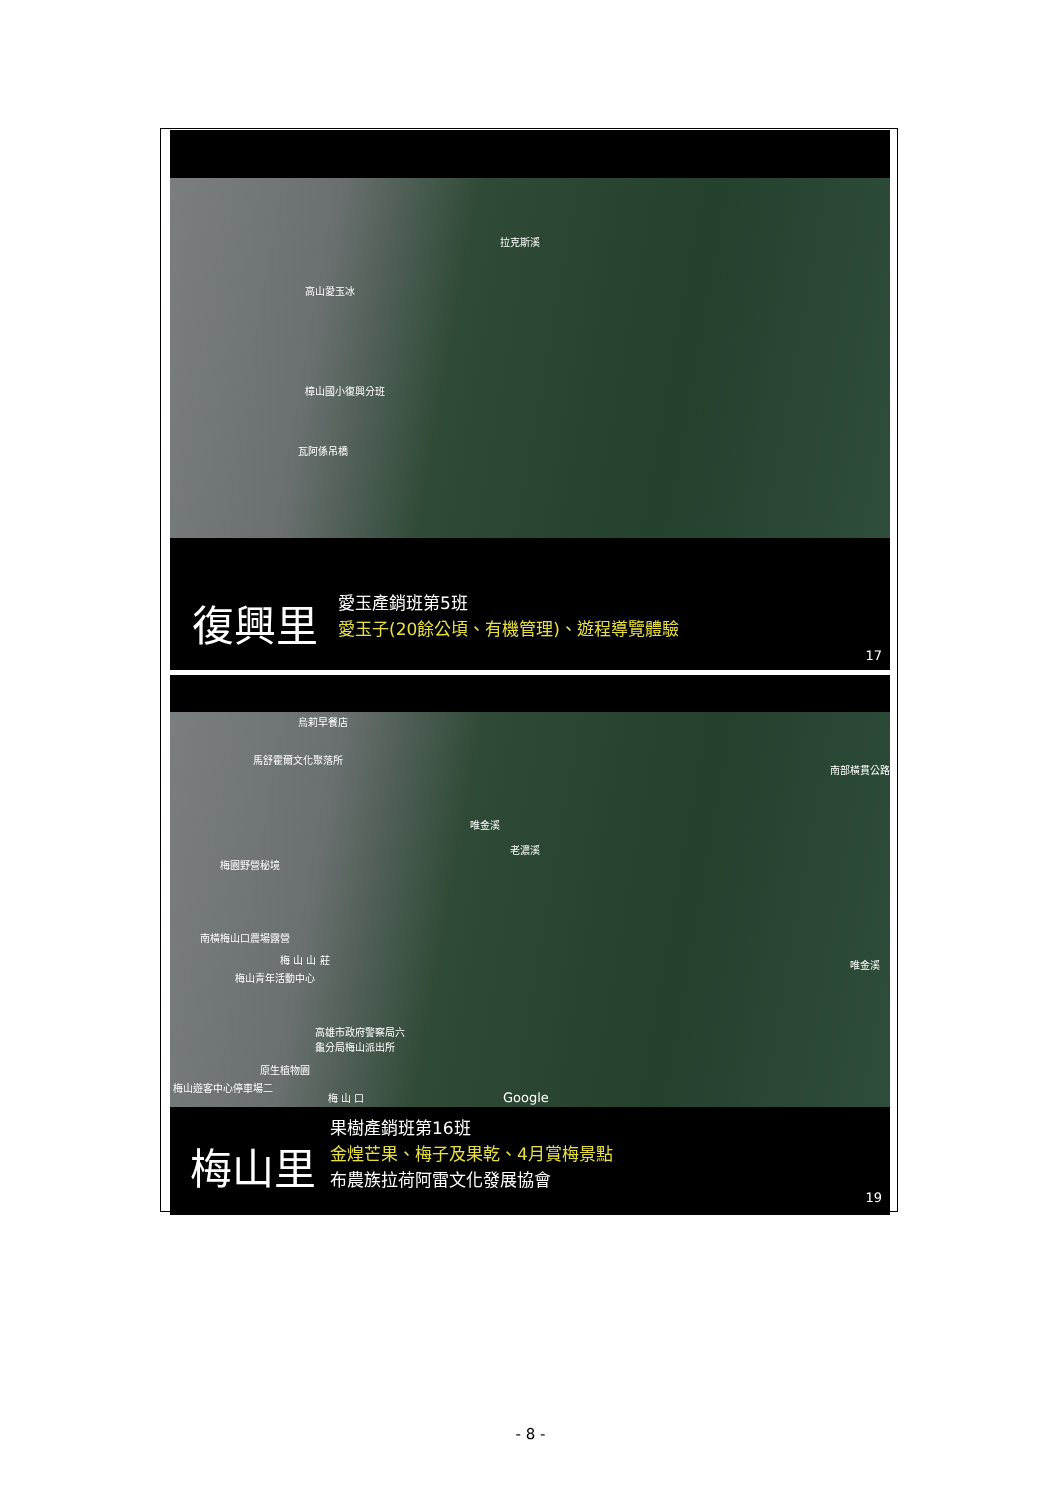拉克斯溪
高山愛玉冰
樟山國小復興分班
瓦阿係吊橋
復興里
愛玉產銷班第5班
愛玉子(20餘公頃、有機管理)、遊程導覽體驗
17
烏莉早餐店
馬舒霍爾文化聚落所
唯金溪
老濃溪
南部橫貫公路
梅園野營秘境
南橫梅山口農場露營
梅 山 山 莊
梅山青年活動中心
唯金溪
高雄市政府警察局六
龜分局梅山派出所
原生植物園
梅山遊客中心停車場二
梅 山 口 Google
梅山里
果樹產銷班第16班
金煌芒果、梅子及果乾、4月賞梅景點
布農族拉荷阿雷文化發展協會
19
- 8 -